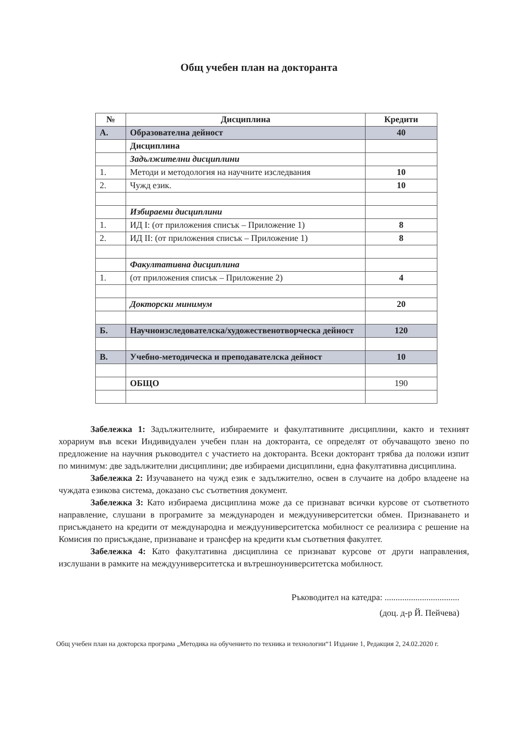Общ учебен план на докторанта
| № | Дисциплина | Кредити |
| --- | --- | --- |
| А. | Образователна дейност | 40 |
| | Дисциплина | |
| | Задължителни дисциплини | |
| 1. | Методи и методология на научните изследвания | 10 |
| 2. | Чужд език. | 10 |
| | Избираеми дисциплини | |
| 1. | ИД I: (от приложения списък – Приложение 1) | 8 |
| 2. | ИД II: (от приложения списък – Приложение 1) | 8 |
| | Факултативна дисциплина | |
| 1. | (от приложения списък – Приложение 2) | 4 |
| | Докторски минимум | 20 |
| Б. | Научноизследователска/художественотворческа дейност | 120 |
| В. | Учебно-методическа и преподавателска дейност | 10 |
| | ОБЩО | 190 |
Забележка 1: Задължителните, избираемите и факултативните дисциплини, както и техният хорариум във всеки Индивидуален учебен план на докторанта, се определят от обучаващото звено по предложение на научния ръководител с участието на докторанта. Всеки докторант трябва да положи изпит по минимум: две задължителни дисциплини; две избираеми дисциплини, една факултативна дисциплина.
Забележка 2: Изучаването на чужд език е задължително, освен в случаите на добро владеене на чуждата езикова система, доказано със съответния документ.
Забележка 3: Като избираема дисциплина може да се признават всички курсове от съответното направление, слушани в програмите за международен и междууниверситетски обмен. Признаването и присъждането на кредити от международна и междууниверситетска мобилност се реализира с решение на Комисия по присъждане, признаване и трансфер на кредити към съответния факултет.
Забележка 4: Като факултативна дисциплина се признават курсове от други направления, изслушани в рамките на междууниверситетска и вътрешноуниверситетска мобилност.
Ръководител на катедра: ..................................
(доц. д-р Й. Пейчева)
Общ учебен план на докторска програма „Методика на обучението по техника и технологии“1 Издание 1, Редакция 2, 24.02.2020 г.